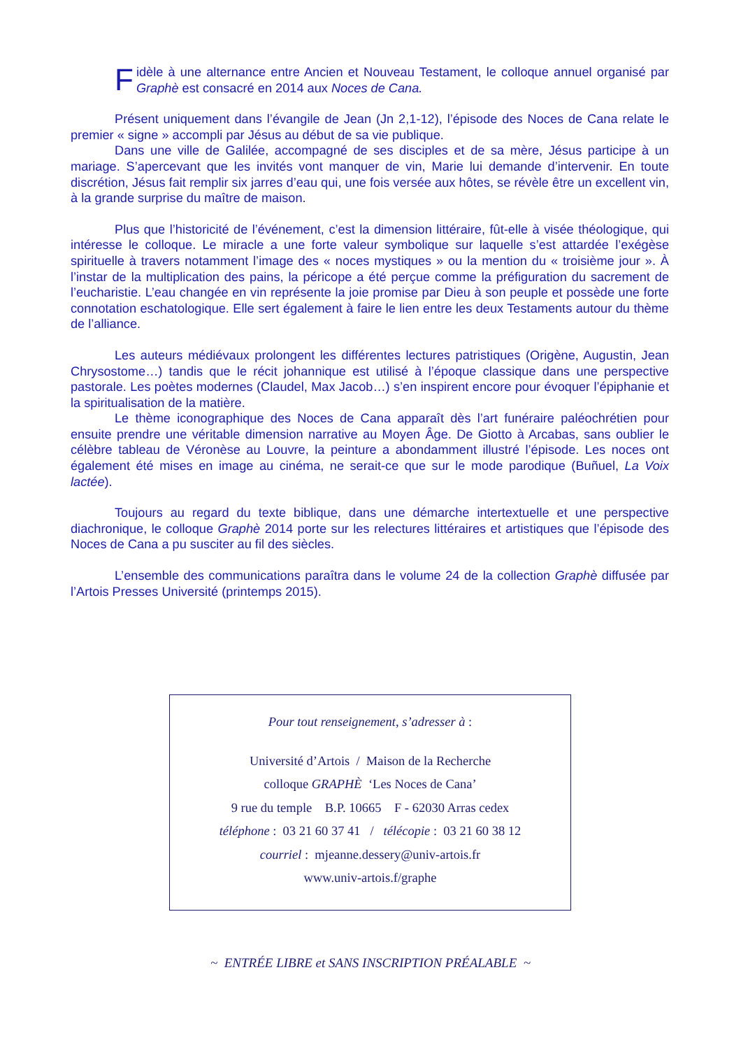Fidèle à une alternance entre Ancien et Nouveau Testament, le colloque annuel organisé par Graphè est consacré en 2014 aux Noces de Cana.
Présent uniquement dans l’évangile de Jean (Jn 2,1-12), l’épisode des Noces de Cana relate le premier « signe » accompli par Jésus au début de sa vie publique.
Dans une ville de Galilée, accompagné de ses disciples et de sa mère, Jésus participe à un mariage. S’apercevant que les invités vont manquer de vin, Marie lui demande d’intervenir. En toute discrétion, Jésus fait remplir six jarres d’eau qui, une fois versée aux hôtes, se révèle être un excellent vin, à la grande surprise du maître de maison.
Plus que l’historicité de l’événement, c’est la dimension littéraire, fût-elle à visée théologique, qui intéresse le colloque. Le miracle a une forte valeur symbolique sur laquelle s’est attardée l’exégèse spirituelle à travers notamment l’image des « noces mystiques » ou la mention du « troisième jour ». À l’instar de la multiplication des pains, la péricope a été perçue comme la préfiguration du sacrement de l’eucharistie. L’eau changée en vin représente la joie promise par Dieu à son peuple et possède une forte connotation eschatologique. Elle sert également à faire le lien entre les deux Testaments autour du thème de l’alliance.
Les auteurs médiévaux prolongent les différentes lectures patristiques (Origène, Augustin, Jean Chrysostome…) tandis que le récit johannique est utilisé à l’époque classique dans une perspective pastorale. Les poètes modernes (Claudel, Max Jacob…) s’en inspirent encore pour évoquer l’épiphanie et la spiritualisation de la matière.
Le thème iconographique des Noces de Cana apparaît dès l’art funéraire paléochrétien pour ensuite prendre une véritable dimension narrative au Moyen Âge. De Giotto à Arcabas, sans oublier le célèbre tableau de Véronèse au Louvre, la peinture a abondamment illustré l’épisode. Les noces ont également été mises en image au cinéma, ne serait-ce que sur le mode parodique (Buñuel, La Voix lactée).
Toujours au regard du texte biblique, dans une démarche intertextuelle et une perspective diachronique, le colloque Graphè 2014 porte sur les relectures littéraires et artistiques que l’épisode des Noces de Cana a pu susciter au fil des siècles.
L’ensemble des communications paraîtra dans le volume 24 de la collection Graphè diffusée par l’Artois Presses Université (printemps 2015).
Pour tout renseignement, s’adresser à :
Université d’Artois / Maison de la Recherche
colloque GRAPHÈ ‘Les Noces de Cana’
9 rue du temple B.P. 10665 F - 62030 Arras cedex
téléphone : 03 21 60 37 41 / télécopie : 03 21 60 38 12
courriel : mjeanne.dessery@univ-artois.fr
www.univ-artois.f/graphe
~ ENTRÉE LIBRE et SANS INSCRIPTION PRÉALABLE ~